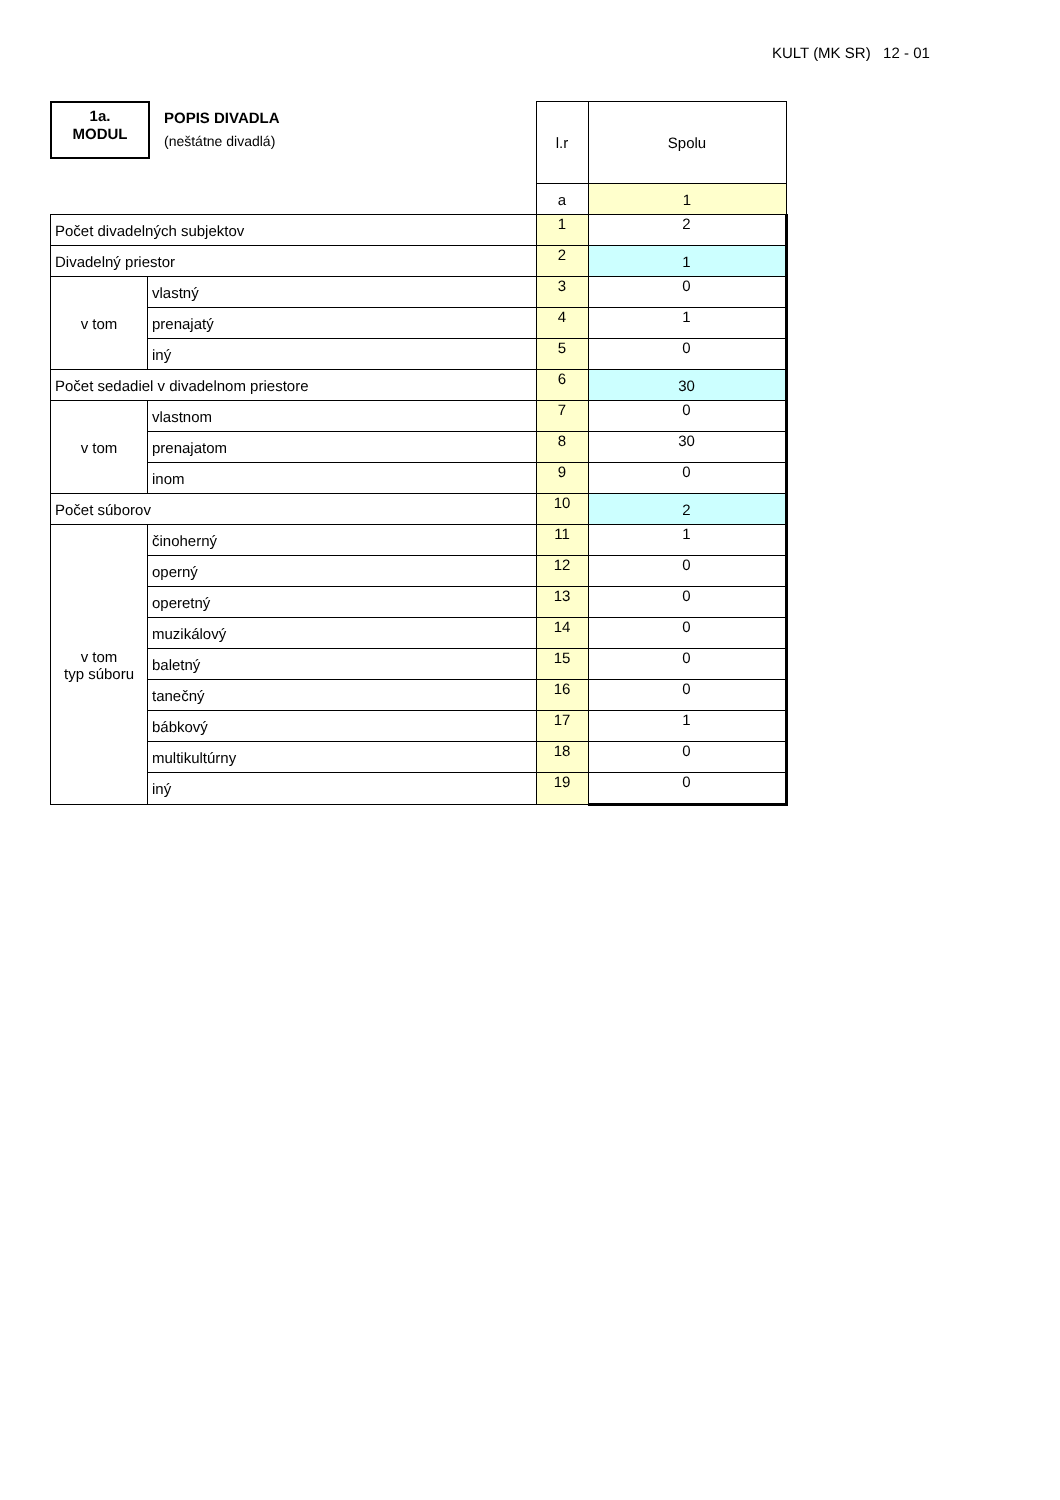KULT (MK SR) 12 - 01
1a.
MODUL
POPIS DIVADLA
(neštátne divadlá)
| | | l.r | Spolu |
| | | a | 1 |
| Počet divadelných subjektov | | 1 | 2 |
| Divadelný priestor | | 2 | 1 |
| v tom | vlastný | 3 | 0 |
| | prenajatý | 4 | 1 |
| | iný | 5 | 0 |
| Počet sedadiel v divadelnom priestore | | 6 | 30 |
| v tom | vlastnom | 7 | 0 |
| | prenajatom | 8 | 30 |
| | inom | 9 | 0 |
| Počet súborov | | 10 | 2 |
| v tom typ súboru | činoherný | 11 | 1 |
| | operný | 12 | 0 |
| | operetný | 13 | 0 |
| | muzikálový | 14 | 0 |
| | baletný | 15 | 0 |
| | tanečný | 16 | 0 |
| | bábkový | 17 | 1 |
| | multikultúrny | 18 | 0 |
| | iný | 19 | 0 |